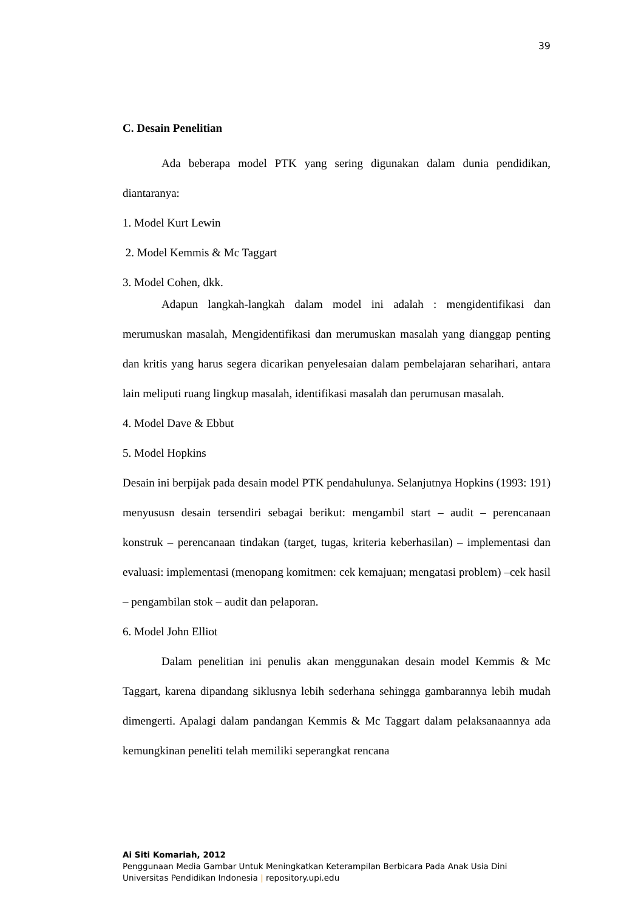39
C. Desain Penelitian
Ada beberapa model PTK yang sering digunakan dalam dunia pendidikan, diantaranya:
1. Model Kurt Lewin
2. Model Kemmis & Mc Taggart
3. Model Cohen, dkk.
Adapun langkah-langkah dalam model ini adalah : mengidentifikasi dan merumuskan masalah, Mengidentifikasi dan merumuskan masalah yang dianggap penting dan kritis yang harus segera dicarikan penyelesaian dalam pembelajaran seharihari, antara lain meliputi ruang lingkup masalah, identifikasi masalah dan perumusan masalah.
4. Model Dave & Ebbut
5. Model Hopkins
Desain ini berpijak pada desain model PTK pendahulunya. Selanjutnya Hopkins (1993: 191) menyususn desain tersendiri sebagai berikut: mengambil start – audit – perencanaan konstruk – perencanaan tindakan (target, tugas, kriteria keberhasilan) – implementasi dan evaluasi: implementasi (menopang komitmen: cek kemajuan; mengatasi problem) –cek hasil – pengambilan stok – audit dan pelaporan.
6. Model John Elliot
Dalam penelitian ini penulis akan menggunakan desain model Kemmis & Mc Taggart, karena dipandang siklusnya lebih sederhana sehingga gambarannya lebih mudah dimengerti. Apalagi dalam pandangan Kemmis & Mc Taggart dalam pelaksanaannya ada kemungkinan peneliti telah memiliki seperangkat rencana
Ai Siti Komariah, 2012
Penggunaan Media Gambar Untuk Meningkatkan Keterampilan Berbicara Pada Anak Usia Dini
Universitas Pendidikan Indonesia | repository.upi.edu